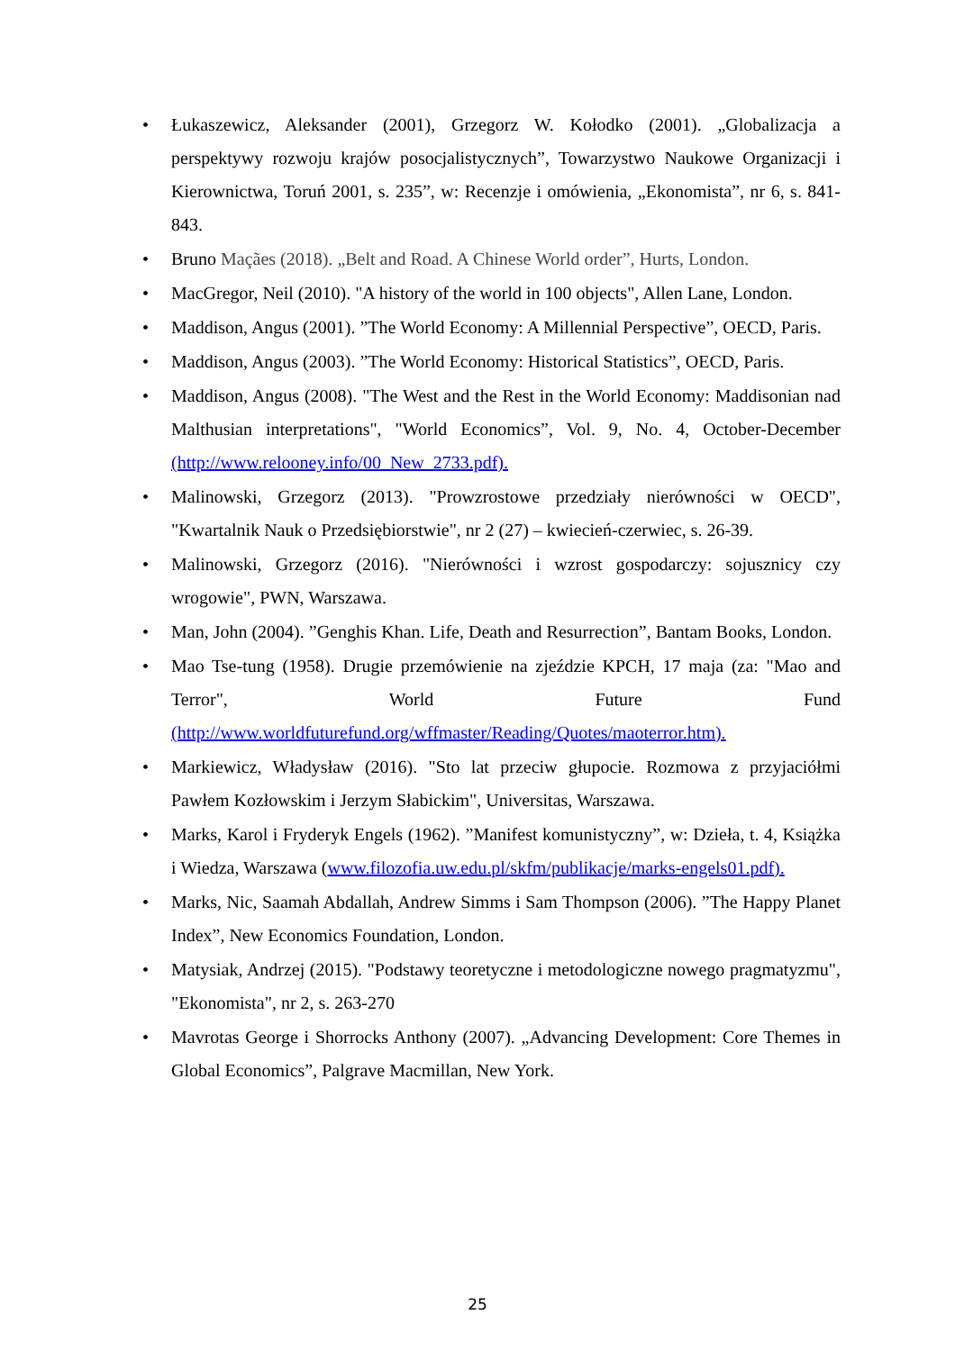• Łukaszewicz, Aleksander (2001), Grzegorz W. Kołodko (2001). „Globalizacja a perspektywy rozwoju krajów posocjalistycznych”, Towarzystwo Naukowe Organizacji i Kierownictwa, Toruń 2001, s. 235”, w: Recenzje i omówienia, „Ekonomista”, nr 6, s. 841-843.
• Bruno Maçães (2018). „Belt and Road. A Chinese World order”, Hurts, London.
• MacGregor, Neil (2010). "A history of the world in 100 objects", Allen Lane, London.
• Maddison, Angus (2001). ”The World Economy: A Millennial Perspective”, OECD, Paris.
• Maddison, Angus (2003). ”The World Economy: Historical Statistics”, OECD, Paris.
• Maddison, Angus (2008). "The West and the Rest in the World Economy: Maddisonian nad Malthusian interpretations", "World Economics”, Vol. 9, No. 4, October-December (http://www.relooney.info/00_New_2733.pdf).
• Malinowski, Grzegorz (2013). "Prowzrostowe przedziały nierówności w OECD", "Kwartalnik Nauk o Przedsiębiorstwie", nr 2 (27) – kwiecień-czerwiec, s. 26-39.
• Malinowski, Grzegorz (2016). "Nierówności i wzrost gospodarczy: sojusznicy czy wrogowie", PWN, Warszawa.
• Man, John (2004). ”Genghis Khan. Life, Death and Resurrection”, Bantam Books, London.
• Mao Tse-tung (1958). Drugie przemówienie na zjeździe KPCH, 17 maja (za: "Mao and Terror", World Future Fund (http://www.worldfuturefund.org/wffmaster/Reading/Quotes/maoterror.htm).
• Markiewicz, Władysław (2016). "Sto lat przeciw głupocie. Rozmowa z przyjaciółmi Pawłem Kozłowskim i Jerzym Słabickim", Universitas, Warszawa.
• Marks, Karol i Fryderyk Engels (1962). ”Manifest komunistyczny”, w: Dzieła, t. 4, Książka i Wiedza, Warszawa (www.filozofia.uw.edu.pl/skfm/publikacje/marks-engels01.pdf).
• Marks, Nic, Saamah Abdallah, Andrew Simms i Sam Thompson (2006). ”The Happy Planet Index”, New Economics Foundation, London.
• Matysiak, Andrzej (2015). "Podstawy teoretyczne i metodologiczne nowego pragmatyzmu", "Ekonomista", nr 2, s. 263-270
• Mavrotas George i Shorrocks Anthony (2007). „Advancing Development: Core Themes in Global Economics”, Palgrave Macmillan, New York.
25